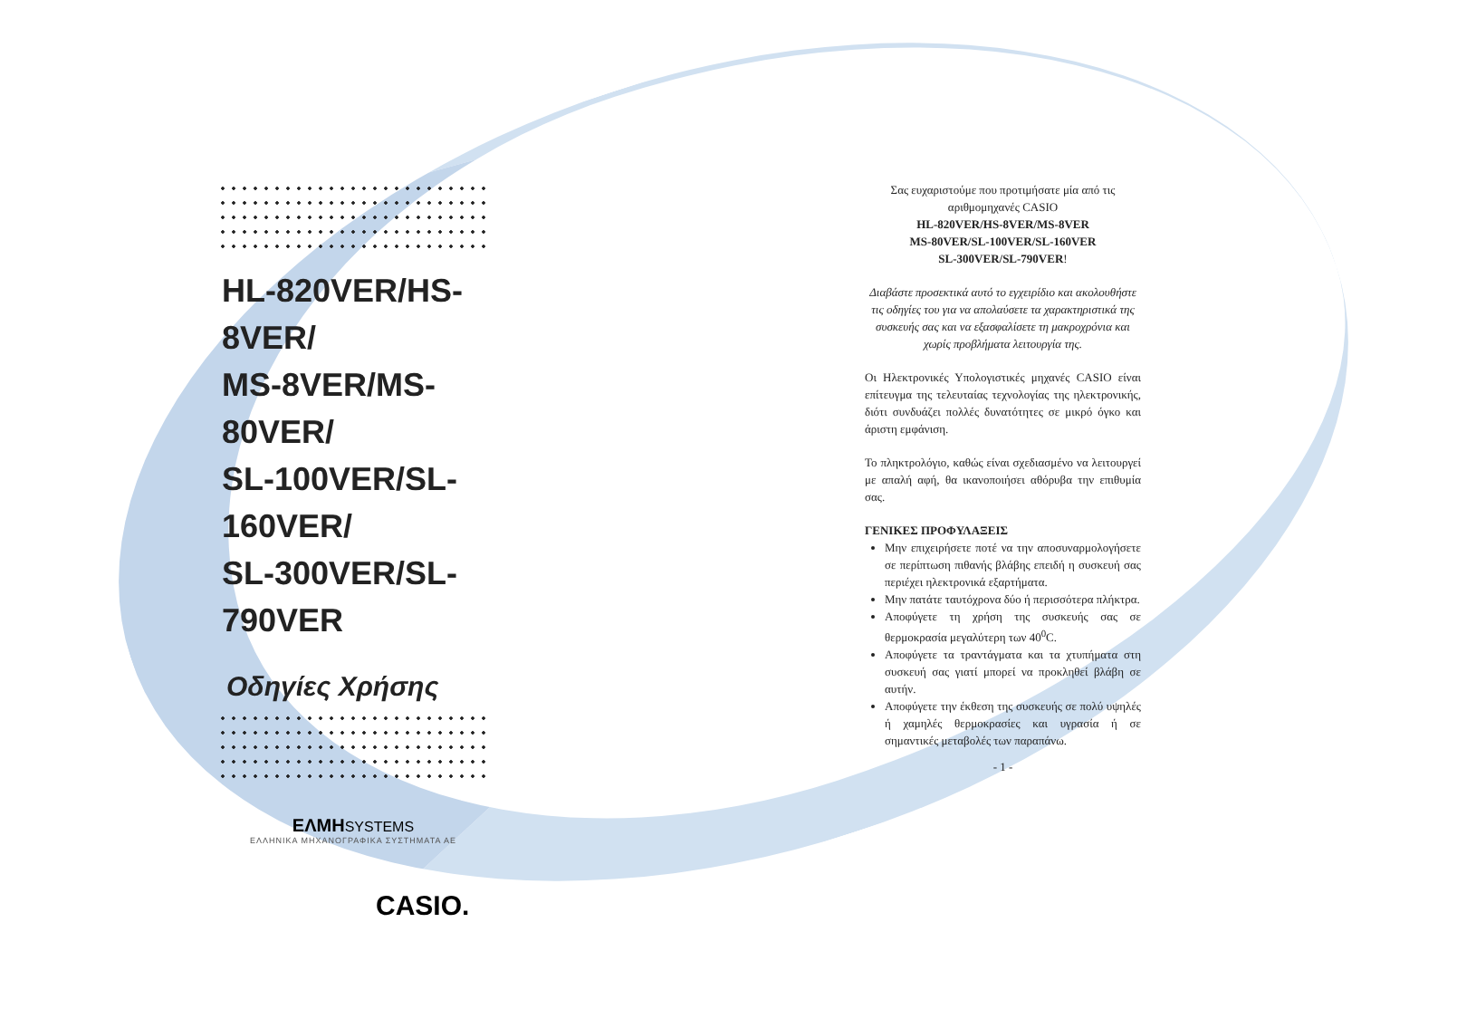HL-820VER/HS-8VER/
MS-8VER/MS-80VER/
SL-100VER/SL-160VER/
SL-300VER/SL-790VER
Οδηγίες Χρήσης
ΕΛΜΗSYSTEMS
ΕΛΛΗΝΙΚΑ ΜΗΧΑΝΟΓΡΑΦΙΚΑ ΣΥΣΤΗΜΑΤΑ ΑΕ
CASIO.
Σας ευχαριστούμε που προτιμήσατε μία από τις αριθμομηχανές CASIO
HL-820VER/HS-8VER/MS-8VER
MS-80VER/SL-100VER/SL-160VER
SL-300VER/SL-790VER!
Διαβάστε προσεκτικά αυτό το εγχειρίδιο και ακολουθήστε τις οδηγίες του για να απολαύσετε τα χαρακτηριστικά της συσκευής σας και να εξασφαλίσετε τη μακροχρόνια και χωρίς προβλήματα λειτουργία της.
Οι Ηλεκτρονικές Υπολογιστικές μηχανές CASIO είναι επίτευγμα της τελευταίας τεχνολογίας της ηλεκτρονικής, διότι συνδυάζει πολλές δυνατότητες σε μικρό όγκο και άριστη εμφάνιση.
Το πληκτρολόγιο, καθώς είναι σχεδιασμένο να λειτουργεί με απαλή αφή, θα ικανοποιήσει αθόρυβα την επιθυμία σας.
ΓΕΝΙΚΕΣ ΠΡΟΦΥΛΑΞΕΙΣ
Μην επιχειρήσετε ποτέ να την αποσυναρμολογήσετε σε περίπτωση πιθανής βλάβης επειδή η συσκευή σας περιέχει ηλεκτρονικά εξαρτήματα.
Μην πατάτε ταυτόχρονα δύο ή περισσότερα πλήκτρα.
Αποφύγετε τη χρήση της συσκευής σας σε θερμοκρασία μεγαλύτερη των 40<sup>0</sup>C.
Αποφύγετε τα τραντάγματα και τα χτυπήματα στη συσκευή σας γιατί μπορεί να προκληθεί βλάβη σε αυτήν.
Αποφύγετε την έκθεση της συσκευής σε πολύ υψηλές ή χαμηλές θερμοκρασίες και υγρασία ή σε σημαντικές μεταβολές των παραπάνω.
- 1 -